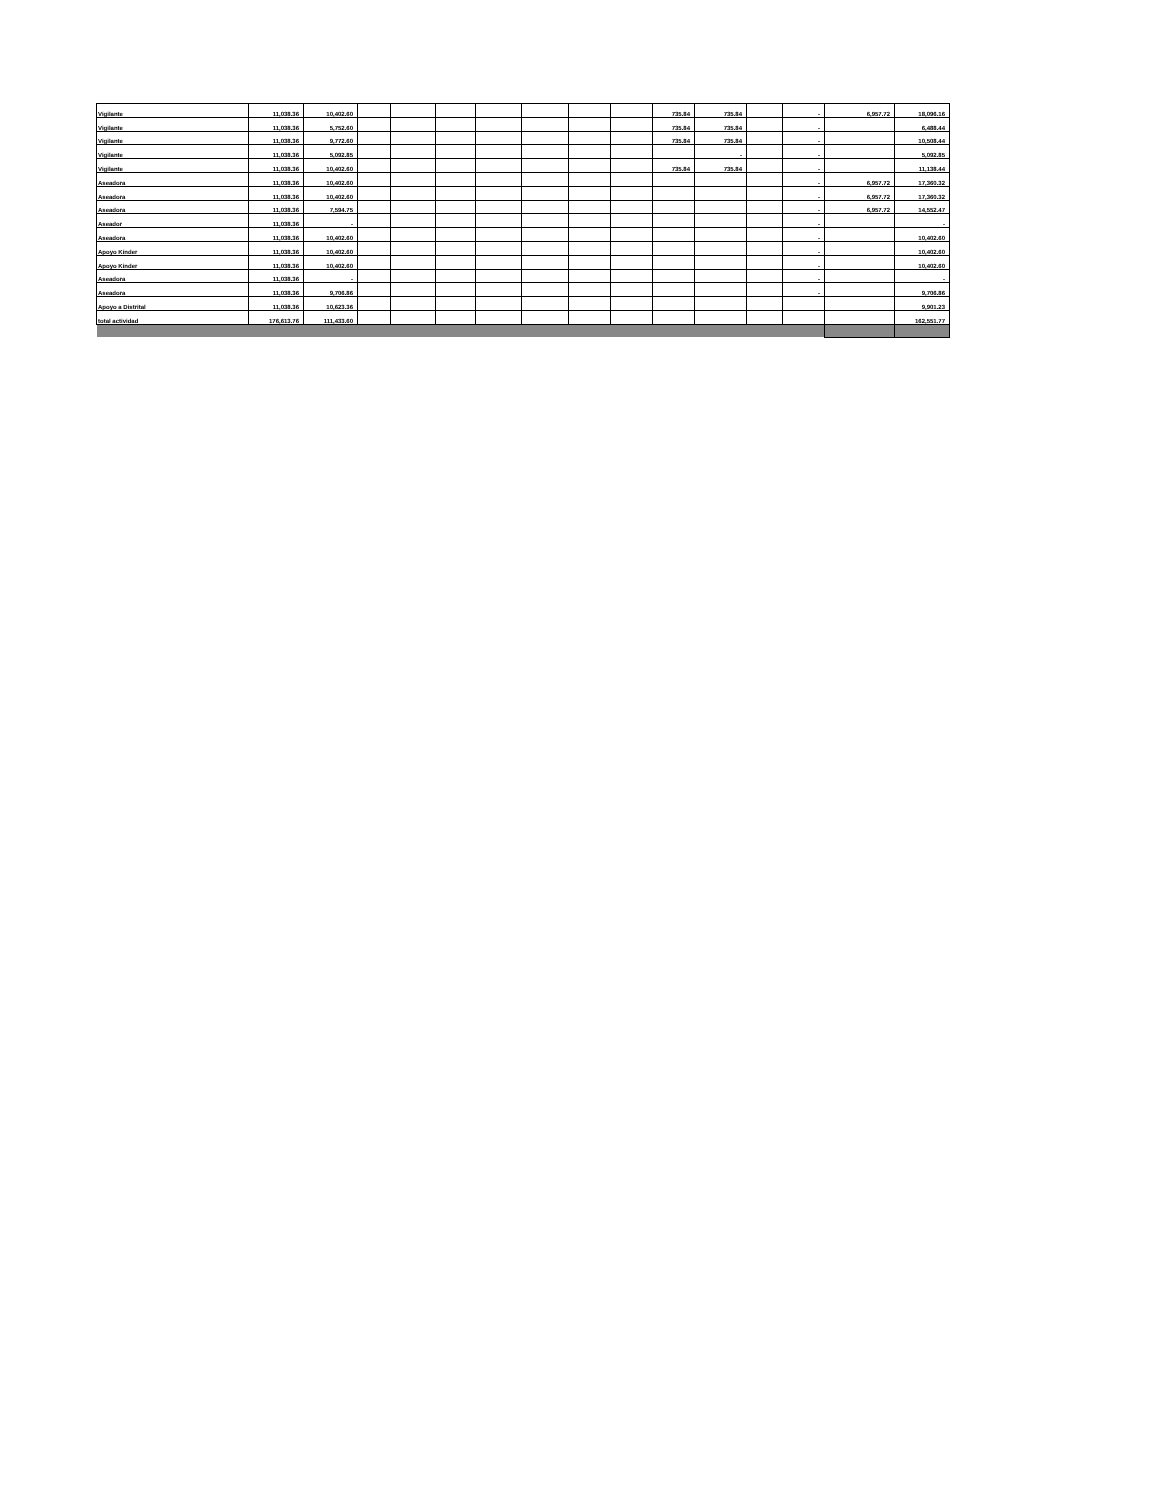| Vigilante | 11,038.36 | 10,402.60 | | | | | | | | 735.84 | 735.84 | | - | 6,957.72 | 18,096.16 |
| Vigilante | 11,038.36 | 5,752.60 | | | | | | | | 735.84 | 735.84 | | - | | 6,488.44 |
| Vigilante | 11,038.36 | 9,772.60 | | | | | | | | 735.84 | 735.84 | | - | | 10,508.44 |
| Vigilante | 11,038.36 | 5,092.85 | | | | | | | | | - | | - | | 5,092.85 |
| Vigilante | 11,038.36 | 10,402.60 | | | | | | | | 735.84 | 735.84 | | - | | 11,138.44 |
| Aseadora | 11,038.36 | 10,402.60 | | | | | | | | | | | - | 6,957.72 | 17,360.32 |
| Aseadora | 11,038.36 | 10,402.60 | | | | | | | | | | | - | 6,957.72 | 17,360.32 |
| Aseadora | 11,038.36 | 7,594.75 | | | | | | | | | | | - | 6,957.72 | 14,552.47 |
| Aseador | 11,038.36 | - | | | | | | | | | | | - | | - |
| Aseadora | 11,038.36 | 10,402.60 | | | | | | | | | | | - | | 10,402.60 |
| Apoyo Kinder | 11,038.36 | 10,402.60 | | | | | | | | | | | - | | 10,402.60 |
| Apoyo Kinder | 11,038.36 | 10,402.60 | | | | | | | | | | | - | | 10,402.60 |
| Aseadora | 11,038.36 | - | | | | | | | | | | | - | | - |
| Aseadora | 11,038.36 | 9,706.86 | | | | | | | | | | | - | | 9,706.86 |
| Apoyo a Distrital | 11,038.36 | 10,623.36 | | | | | | | | | | | | | 9,901.23 |
| total actividad | 176,613.76 | 111,433.60 | | | | | | | | | | | | | 162,551.77 |